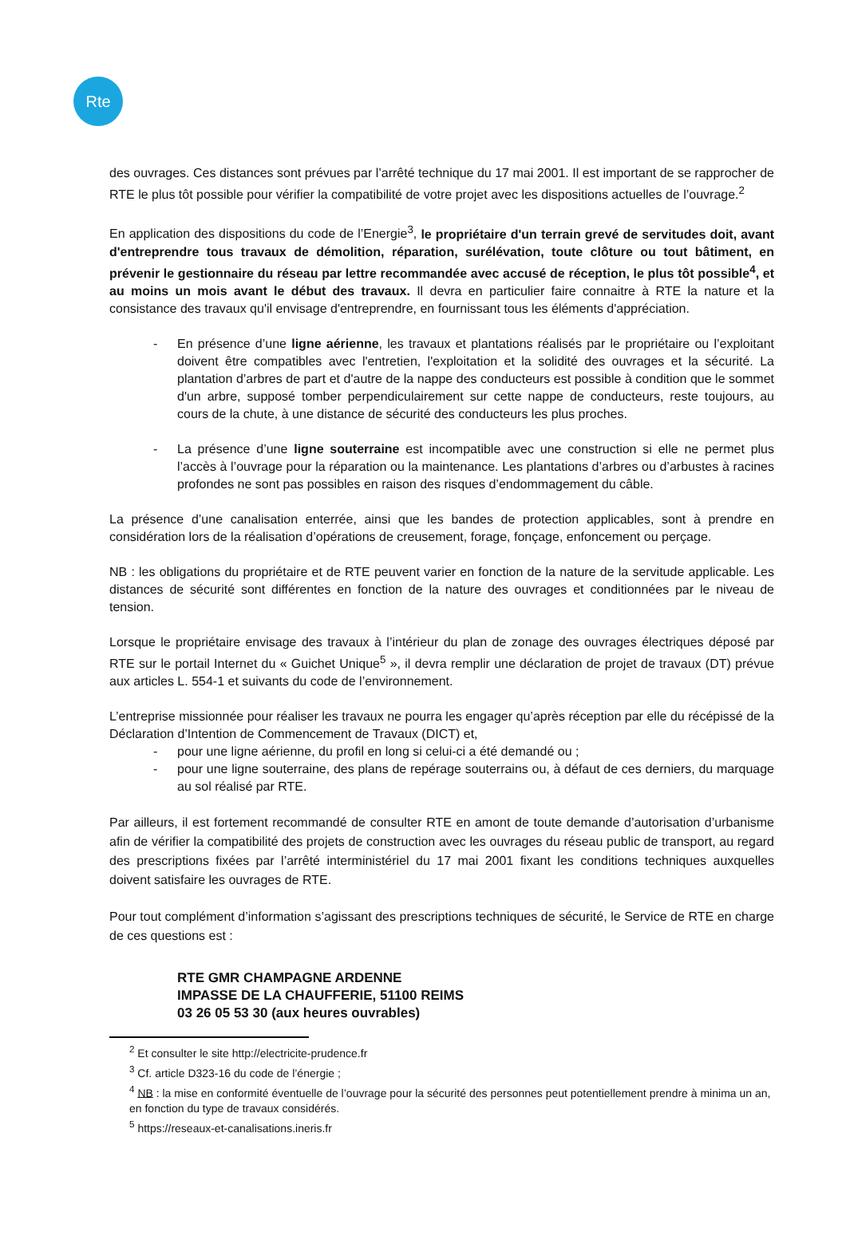Rte
des ouvrages. Ces distances sont prévues par l’arrêté technique du 17 mai 2001. Il est important de se rapprocher de RTE le plus tôt possible pour vérifier la compatibilité de votre projet avec les dispositions actuelles de l’ouvrage.<sup>2</sup>
En application des dispositions du code de l’Energie<sup>3</sup>, le propriétaire d'un terrain grevé de servitudes doit, avant d'entreprendre tous travaux de démolition, réparation, surélévation, toute clôture ou tout bâtiment, en prévenir le gestionnaire du réseau par lettre recommandée avec accusé de réception, le plus tôt possible<sup>4</sup>, et au moins un mois avant le début des travaux. Il devra en particulier faire connaitre à RTE la nature et la consistance des travaux qu'il envisage d'entreprendre, en fournissant tous les éléments d'appréciation.
- En présence d’une ligne aérienne, les travaux et plantations réalisés par le propriétaire ou l’exploitant doivent être compatibles avec l'entretien, l'exploitation et la solidité des ouvrages et la sécurité. La plantation d’arbres de part et d'autre de la nappe des conducteurs est possible à condition que le sommet d'un arbre, supposé tomber perpendiculairement sur cette nappe de conducteurs, reste toujours, au cours de la chute, à une distance de sécurité des conducteurs les plus proches.
- La présence d’une ligne souterraine est incompatible avec une construction si elle ne permet plus l’accès à l’ouvrage pour la réparation ou la maintenance. Les plantations d’arbres ou d’arbustes à racines profondes ne sont pas possibles en raison des risques d’endommagement du câble.
La présence d’une canalisation enterrée, ainsi que les bandes de protection applicables, sont à prendre en considération lors de la réalisation d’opérations de creusement, forage, fonçage, enfoncement ou perçage.
NB : les obligations du propriétaire et de RTE peuvent varier en fonction de la nature de la servitude applicable. Les distances de sécurité sont différentes en fonction de la nature des ouvrages et conditionnées par le niveau de tension.
Lorsque le propriétaire envisage des travaux à l’intérieur du plan de zonage des ouvrages électriques déposé par RTE sur le portail Internet du « Guichet Unique<sup>5</sup> », il devra remplir une déclaration de projet de travaux (DT) prévue aux articles L. 554-1 et suivants du code de l’environnement.
L’entreprise missionnée pour réaliser les travaux ne pourra les engager qu’après réception par elle du récépissé de la Déclaration d’Intention de Commencement de Travaux (DICT) et,
- pour une ligne aérienne, du profil en long si celui-ci a été demandé ou ;
- pour une ligne souterraine, des plans de repérage souterrains ou, à défaut de ces derniers, du marquage au sol réalisé par RTE.
Par ailleurs, il est fortement recommandé de consulter RTE en amont de toute demande d’autorisation d’urbanisme afin de vérifier la compatibilité des projets de construction avec les ouvrages du réseau public de transport, au regard des prescriptions fixées par l’arrêté interministériel du 17 mai 2001 fixant les conditions techniques auxquelles doivent satisfaire les ouvrages de RTE.
Pour tout complément d’information s’agissant des prescriptions techniques de sécurité, le Service de RTE en charge de ces questions est :
RTE GMR CHAMPAGNE ARDENNE
IMPASSE DE LA CHAUFFERIE, 51100 REIMS
03 26 05 53 30 (aux heures ouvrables)
<sup>2</sup> Et consulter le site http://electricite-prudence.fr
<sup>3</sup> Cf. article D323-16 du code de l’énergie ;
<sup>4</sup> NB : la mise en conformité éventuelle de l’ouvrage pour la sécurité des personnes peut potentiellement prendre à minima un an, en fonction du type de travaux considérés.
<sup>5</sup> https://reseaux-et-canalisations.ineris.fr